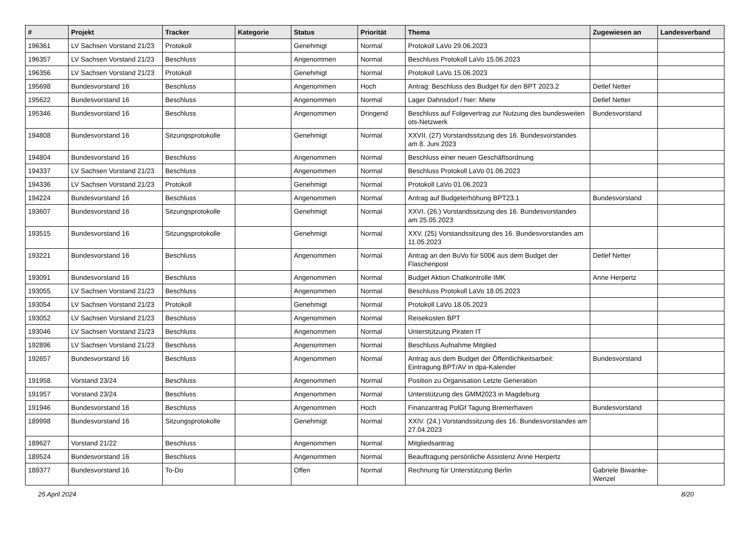| # | Projekt | Tracker | Kategorie | Status | Priorität | Thema | Zugewiesen an | Landesverband |
| --- | --- | --- | --- | --- | --- | --- | --- | --- |
| 196361 | LV Sachsen Vorstand 21/23 | Protokoll | | Genehmigt | Normal | Protokoll LaVo 29.06.2023 | | |
| 196357 | LV Sachsen Vorstand 21/23 | Beschluss | | Angenommen | Normal | Beschluss Protokoll LaVo 15.06.2023 | | |
| 196356 | LV Sachsen Vorstand 21/23 | Protokoll | | Genehmigt | Normal | Protokoll LaVo 15.06.2023 | | |
| 195698 | Bundesvorstand 16 | Beschluss | | Angenommen | Hoch | Antrag: Beschluss des Budget für den BPT 2023.2 | Detlef Netter | |
| 195622 | Bundesvorstand 16 | Beschluss | | Angenommen | Normal | Lager Dahnsdorf / hier: Miete | Detlef Netter | |
| 195346 | Bundesvorstand 16 | Beschluss | | Angenommen | Dringend | Beschluss auf Folgevertrag zur Nutzung des bundesweiten ots-Netzwerk | Bundesvorstand | |
| 194808 | Bundesvorstand 16 | Sitzungsprotokolle | | Genehmigt | Normal | XXVII. (27) Vorstandssitzung des 16. Bundesvorstandes am 8. Juni 2023 | | |
| 194804 | Bundesvorstand 16 | Beschluss | | Angenommen | Normal | Beschluss einer neuen Geschäftsordnung | | |
| 194337 | LV Sachsen Vorstand 21/23 | Beschluss | | Angenommen | Normal | Beschluss Protokoll LaVo 01.06.2023 | | |
| 194336 | LV Sachsen Vorstand 21/23 | Protokoll | | Genehmigt | Normal | Protokoll LaVo 01.06.2023 | | |
| 194224 | Bundesvorstand 16 | Beschluss | | Angenommen | Normal | Antrag auf Budgeterhöhung BPT23.1 | Bundesvorstand | |
| 193607 | Bundesvorstand 16 | Sitzungsprotokolle | | Genehmigt | Normal | XXVI. (26.) Vorstandssitzung des 16. Bundesvorstandes am 25.05.2023 | | |
| 193515 | Bundesvorstand 16 | Sitzungsprotokolle | | Genehmigt | Normal | XXV. (25) Vorstandssitzung des 16. Bundesvorstandes am 11.05.2023 | | |
| 193221 | Bundesvorstand 16 | Beschluss | | Angenommen | Normal | Antrag an den BuVo für 500€ aus dem Budget der Flaschenpost | Detlef Netter | |
| 193091 | Bundesvorstand 16 | Beschluss | | Angenommen | Normal | Budget Aktion Chatkontrolle IMK | Anne Herpertz | |
| 193055 | LV Sachsen Vorstand 21/23 | Beschluss | | Angenommen | Normal | Beschluss Protokoll LaVo 18.05.2023 | | |
| 193054 | LV Sachsen Vorstand 21/23 | Protokoll | | Genehmigt | Normal | Protokoll LaVo 18.05.2023 | | |
| 193052 | LV Sachsen Vorstand 21/23 | Beschluss | | Angenommen | Normal | Reisekosten BPT | | |
| 193046 | LV Sachsen Vorstand 21/23 | Beschluss | | Angenommen | Normal | Unterstützung Piraten IT | | |
| 192896 | LV Sachsen Vorstand 21/23 | Beschluss | | Angenommen | Normal | Beschluss Aufnahme Mitglied | | |
| 192657 | Bundesvorstand 16 | Beschluss | | Angenommen | Normal | Antrag aus dem Budget der Öffentlichkeitsarbeit: Eintragung BPT/AV in dpa-Kalender | Bundesvorstand | |
| 191958 | Vorstand 23/24 | Beschluss | | Angenommen | Normal | Position zu Organisation Letzte Generation | | |
| 191957 | Vorstand 23/24 | Beschluss | | Angenommen | Normal | Unterstützung des GMM2023 in Magdeburg | | |
| 191946 | Bundesvorstand 16 | Beschluss | | Angenommen | Hoch | Finanzantrag PolGf Tagung Bremerhaven | Bundesvorstand | |
| 189998 | Bundesvorstand 16 | Sitzungsprotokolle | | Genehmigt | Normal | XXIV. (24.) Vorstandssitzung des 16. Bundesvorstandes am 27.04.2023 | | |
| 189627 | Vorstand 21/22 | Beschluss | | Angenommen | Normal | Mitgliedsantrag | | |
| 189524 | Bundesvorstand 16 | Beschluss | | Angenommen | Normal | Beauftragung persönliche Assistenz Anne Herpertz | | |
| 189377 | Bundesvorstand 16 | To-Do | | Offen | Normal | Rechnung für Unterstützung Berlin | Gabriele Biwanke-Wenzel | |
25 April 2024 8/20